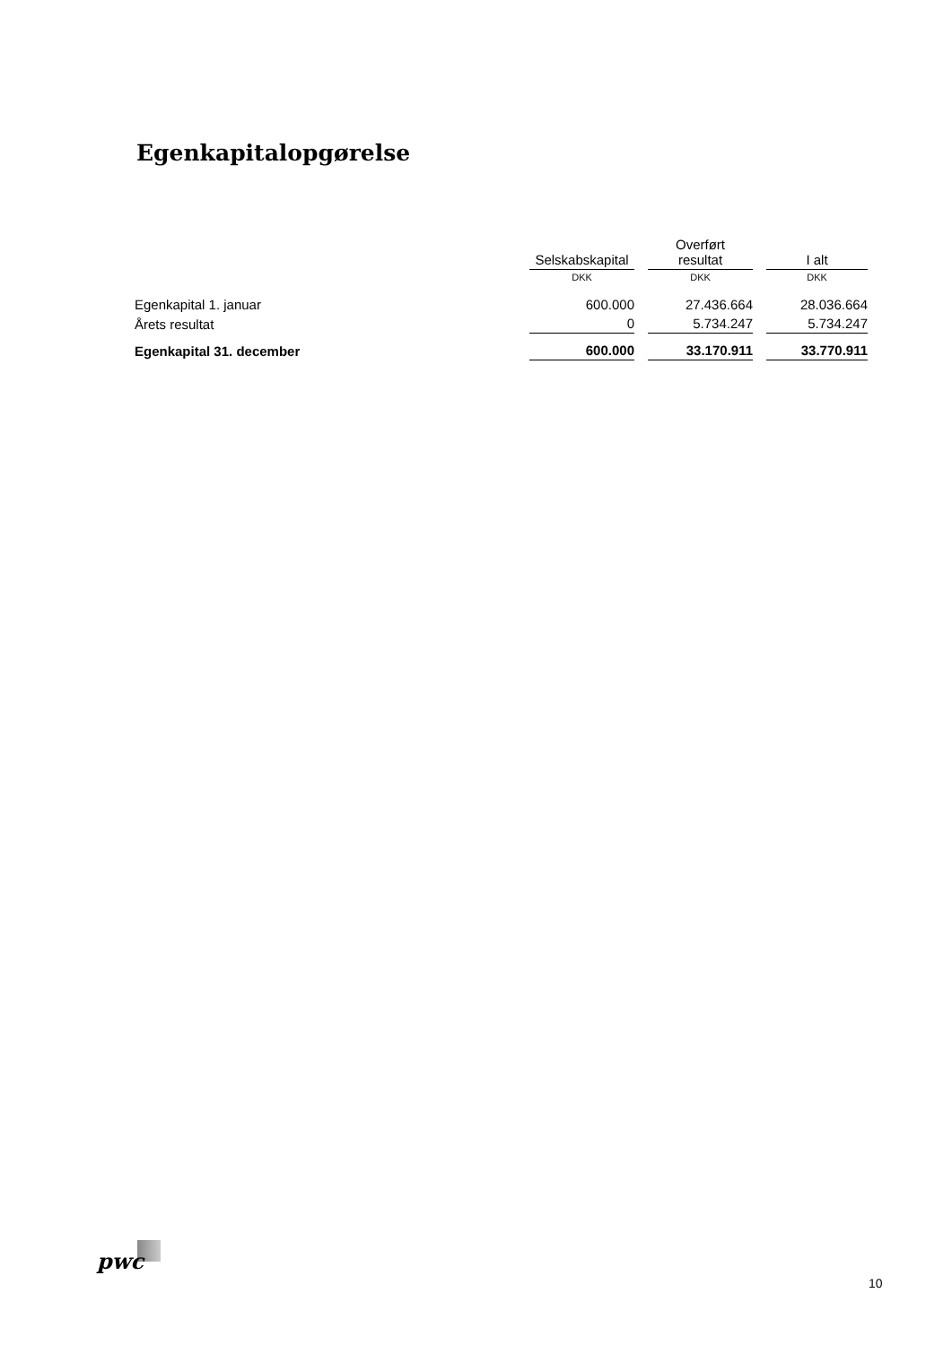Egenkapitalopgørelse
| | Selskabskapital | Overført resultat | I alt |
| --- | --- | --- | --- |
| | DKK | DKK | DKK |
| Egenkapital 1. januar | 600.000 | 27.436.664 | 28.036.664 |
| Årets resultat | 0 | 5.734.247 | 5.734.247 |
| Egenkapital 31. december | 600.000 | 33.170.911 | 33.770.911 |
pwc
10